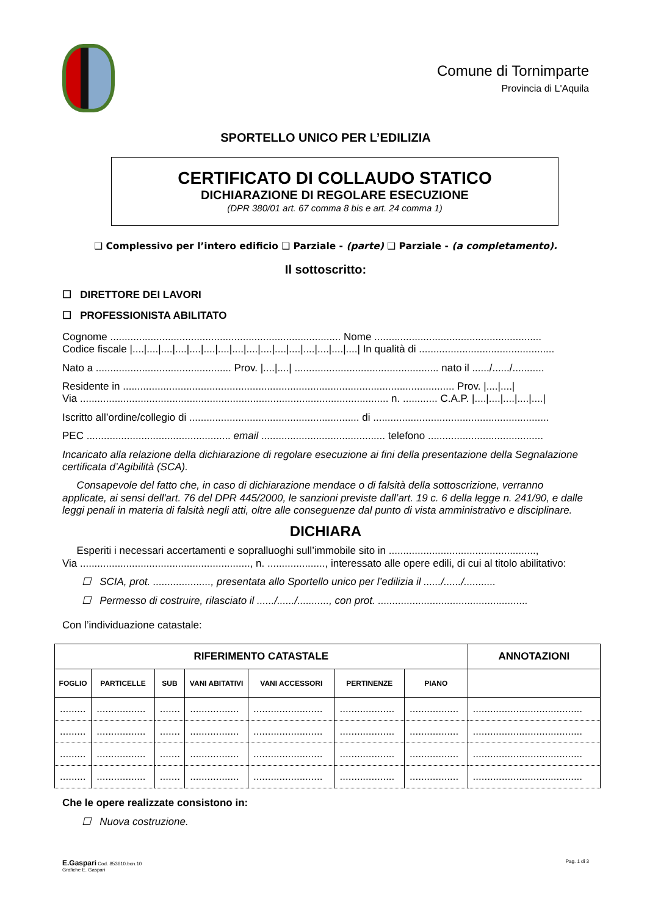Comune di Tornimparte
Provincia di L'Aquila
SPORTELLO UNICO PER L’EDILIZIA
CERTIFICATO DI COLLAUDO STATICO
DICHIARAZIONE DI REGOLARE ESECUZIONE
(DPR 380/01 art. 67 comma 8 bis e art. 24 comma 1)
❑ Complessivo per l’intero edificio ❑ Parziale - (parte) ❑ Parziale - (a completamento).
Il sottoscritto:
☐ DIRETTORE DEI LAVORI
☐ PROFESSIONISTA ABILITATO
Cognome ................................................................................ Nome ..........................................................
Codice fiscale |....|....|....|....|....|....|....|....|....|....|....|....|....|....|....|....| In qualità di ...............................................
Nato a ............................................... Prov. |....|....| .................................................. nato il ....../....../...........
Residente in ................................................................................................................... Prov. |....|....|
Via ........................................................................................................... n. ............ C.A.P. |....|....|....|....|....|
Iscritto all’ordine/collegio di ........................................................... di .............................................................
PEC .................................................. email ........................................... telefono ........................................
Incaricato alla relazione della dichiarazione di regolare esecuzione ai fini della presentazione della Segnalazione certificata d’Agibilità (SCA).
Consapevole del fatto che, in caso di dichiarazione mendace o di falsità della sottoscrizione, verranno applicate, ai sensi dell'art. 76 del DPR 445/2000, le sanzioni previste dall’art. 19 c. 6 della legge n. 241/90, e dalle leggi penali in materia di falsità negli atti, oltre alle conseguenze dal punto di vista amministrativo e disciplinare.
DICHIARA
Esperiti i necessari accertamenti e sopralluoghi sull’immobile sito in ...................................................,
Via ..........................................................., n. ...................., interessato alle opere edili, di cui al titolo abilitativo:
☐ SCIA, prot. ...................., presentata allo Sportello unico per l’edilizia il ....../....../...........
☐ Permesso di costruire, rilasciato il ....../....../..........., con prot. ....................................................
Con l’individuazione catastale:
| RIFERIMENTO CATASTALE | | | | | | | ANNOTAZIONI |
| --- | --- | --- | --- | --- | --- | --- | --- |
| FOGLIO | PARTICELLE | SUB | VANI ABITATIVI | VANI ACCESSORI | PERTINENZE | PIANO | |
| ......... | ................. | ....... | ................. | ........................ | ................... | ................. | ...................................... |
| ......... | ................. | ....... | ................. | ........................ | ................... | ................. | ...................................... |
| ......... | ................. | ....... | ................. | ........................ | ................... | ................. | ...................................... |
| ......... | ................. | ....... | ................. | ........................ | ................... | ................. | ...................................... |
Che le opere realizzate consistono in:
☐ Nuova costruzione.
E.Gaspari Cod. 853610.bcn.10
Grafiche E. Gaspari
Pag. 1 di 3